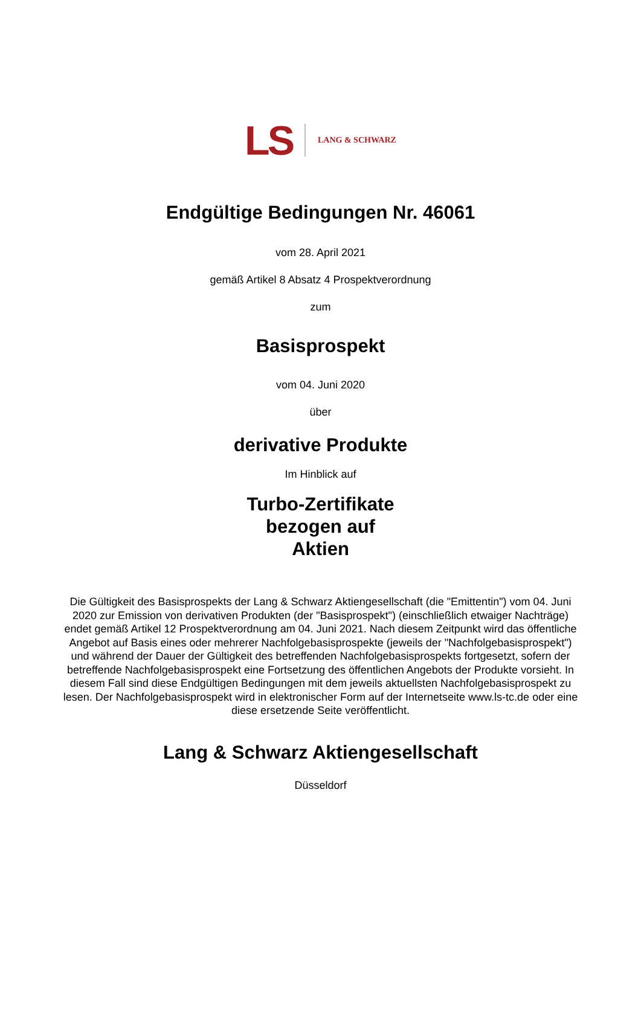LS LANG & SCHWARZ
Endgültige Bedingungen Nr. 46061
vom 28. April 2021
gemäß Artikel 8 Absatz 4 Prospektverordnung
zum
Basisprospekt
vom 04. Juni 2020
über
derivative Produkte
Im Hinblick auf
Turbo-Zertifikate
bezogen auf
Aktien
Die Gültigkeit des Basisprospekts der Lang & Schwarz Aktiengesellschaft (die "Emittentin") vom 04. Juni 2020 zur Emission von derivativen Produkten (der "Basisprospekt") (einschließlich etwaiger Nachträge) endet gemäß Artikel 12 Prospektverordnung am 04. Juni 2021. Nach diesem Zeitpunkt wird das öffentliche Angebot auf Basis eines oder mehrerer Nachfolgebasisprospekte (jeweils der "Nachfolgebasisprospekt") und während der Dauer der Gültigkeit des betreffenden Nachfolgebasisprospekts fortgesetzt, sofern der betreffende Nachfolgebasisprospekt eine Fortsetzung des öffentlichen Angebots der Produkte vorsieht. In diesem Fall sind diese Endgültigen Bedingungen mit dem jeweils aktuellsten Nachfolgebasisprospekt zu lesen. Der Nachfolgebasisprospekt wird in elektronischer Form auf der Internetseite www.ls-tc.de oder eine diese ersetzende Seite veröffentlicht.
Lang & Schwarz Aktiengesellschaft
Düsseldorf